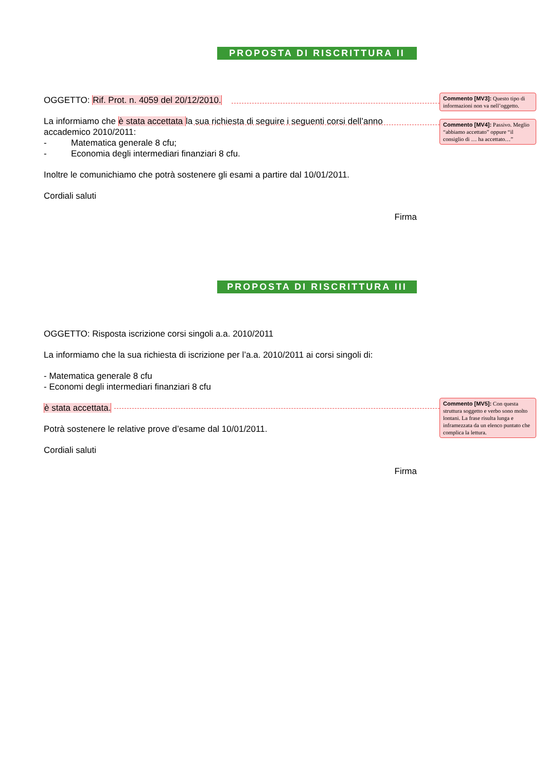PROPOSTA DI RISCRITTURA II
OGGETTO: Rif. Prot. n. 4059 del 20/12/2010.
La informiamo che è stata accettata la sua richiesta di seguire i seguenti corsi dell’anno accademico 2010/2011:
- Matematica generale 8 cfu;
- Economia degli intermediari finanziari 8 cfu.
Inoltre le comunichiamo che potrà sostenere gli esami a partire dal 10/01/2011.
Cordiali saluti
Firma
PROPOSTA DI RISCRITTURA III
OGGETTO: Risposta iscrizione corsi singoli a.a. 2010/2011
La informiamo che la sua richiesta di iscrizione per l’a.a. 2010/2011 ai corsi singoli di:
- Matematica generale 8 cfu
- Economi degli intermediari finanziari 8 cfu
è stata accettata.
Potrà sostenere le relative prove d’esame dal 10/01/2011.
Cordiali saluti
Firma
Commento [MV3]: Questo tipo di informazioni non va nell’oggetto.
Commento [MV4]: Passivo. Meglio “abbiamo accettato” oppure “il consiglio di … ha accettato…”
Commento [MV5]: Con questa struttura soggetto e verbo sono molto lontani. La frase risulta lunga e inframezzata da un elenco puntato che complica la lettura.